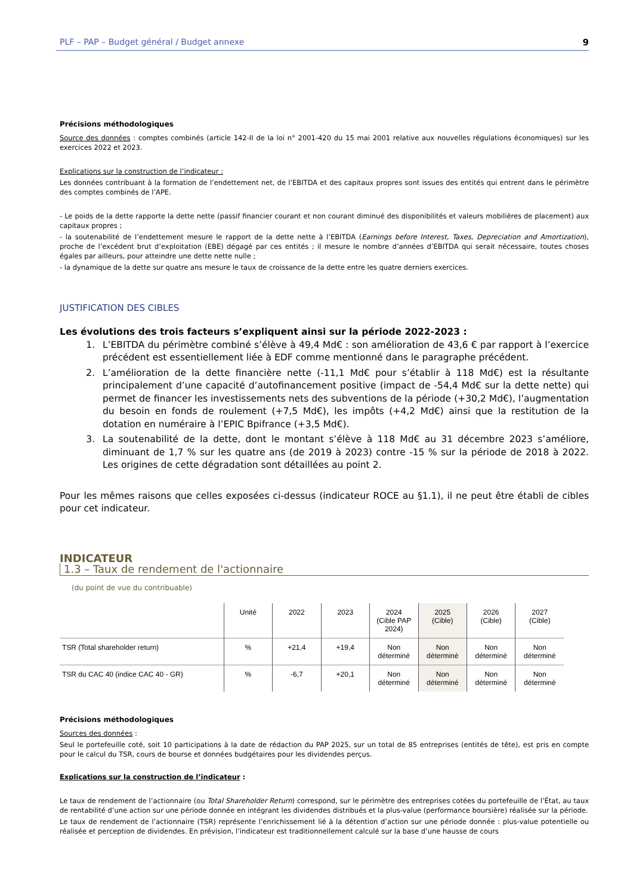PLF – PAP – Budget général / Budget annexe 9
Précisions méthodologiques
Source des données : comptes combinés (article 142-II de la loi n° 2001-420 du 15 mai 2001 relative aux nouvelles régulations économiques) sur les exercices 2022 et 2023.
Explications sur la construction de l’indicateur :
Les données contribuant à la formation de l’endettement net, de l’EBITDA et des capitaux propres sont issues des entités qui entrent dans le périmètre des comptes combinés de l’APE.
- Le poids de la dette rapporte la dette nette (passif financier courant et non courant diminué des disponibilités et valeurs mobilières de placement) aux capitaux propres ;
- la soutenabilité de l’endettement mesure le rapport de la dette nette à l’EBITDA (Earnings before Interest, Taxes, Depreciation and Amortization), proche de l’excédent brut d’exploitation (EBE) dégagé par ces entités ; il mesure le nombre d’années d’EBITDA qui serait nécessaire, toutes choses égales par ailleurs, pour atteindre une dette nette nulle ;
- la dynamique de la dette sur quatre ans mesure le taux de croissance de la dette entre les quatre derniers exercices.
JUSTIFICATION DES CIBLES
Les évolutions des trois facteurs s’expliquent ainsi sur la période 2022-2023 :
1. L’EBITDA du périmètre combiné s’élève à 49,4 Md€ : son amélioration de 43,6 € par rapport à l’exercice précédent est essentiellement liée à EDF comme mentionné dans le paragraphe précédent.
2. L’amélioration de la dette financière nette (-11,1 Md€ pour s’établir à 118 Md€) est la résultante principalement d’une capacité d’autofinancement positive (impact de -54,4 Md€ sur la dette nette) qui permet de financer les investissements nets des subventions de la période (+30,2 Md€), l’augmentation du besoin en fonds de roulement (+7,5 Md€), les impôts (+4,2 Md€) ainsi que la restitution de la dotation en numéraire à l’EPIC Bpifrance (+3,5 Md€).
3. La soutenabilité de la dette, dont le montant s’élève à 118 Md€ au 31 décembre 2023 s’améliore, diminuant de 1,7 % sur les quatre ans (de 2019 à 2023) contre -15 % sur la période de 2018 à 2022. Les origines de cette dégradation sont détaillées au point 2.
Pour les mêmes raisons que celles exposées ci-dessus (indicateur ROCE au §1.1), il ne peut être établi de cibles pour cet indicateur.
INDICATEUR
1.3 – Taux de rendement de l'actionnaire
(du point de vue du contribuable)
| | Unité | 2022 | 2023 | 2024 (Cible PAP 2024) | 2025 (Cible) | 2026 (Cible) | 2027 (Cible) |
| --- | --- | --- | --- | --- | --- | --- | --- |
| TSR (Total shareholder return) | % | +21,4 | +19,4 | Non déterminé | Non déterminé | Non déterminé | Non déterminé |
| TSR du CAC 40 (indice CAC 40 - GR) | % | -6,7 | +20,1 | Non déterminé | Non déterminé | Non déterminé | Non déterminé |
Précisions méthodologiques
Sources des données :
Seul le portefeuille coté, soit 10 participations à la date de rédaction du PAP 2025, sur un total de 85 entreprises (entités de tête), est pris en compte pour le calcul du TSR, cours de bourse et données budgétaires pour les dividendes perçus.
Explications sur la construction de l’indicateur :
Le taux de rendement de l’actionnaire (ou Total Shareholder Return) correspond, sur le périmètre des entreprises cotées du portefeuille de l’État, au taux de rentabilité d’une action sur une période donnée en intégrant les dividendes distribués et la plus-value (performance boursière) réalisée sur la période.
Le taux de rendement de l’actionnaire (TSR) représente l’enrichissement lié à la détention d’action sur une période donnée : plus-value potentielle ou réalisée et perception de dividendes. En prévision, l’indicateur est traditionnellement calculé sur la base d’une hausse de cours